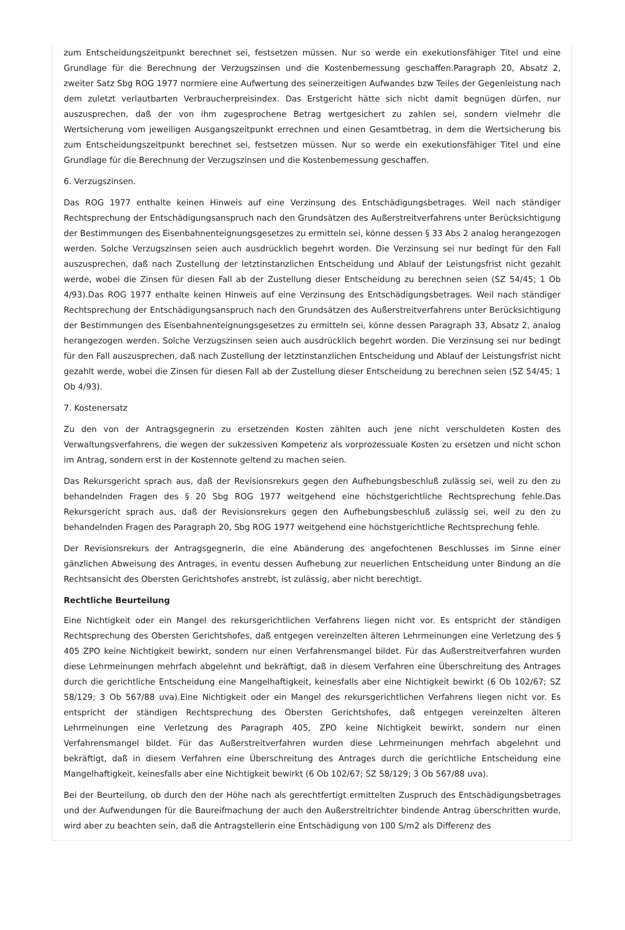zum Entscheidungszeitpunkt berechnet sei, festsetzen müssen. Nur so werde ein exekutionsfähiger Titel und eine Grundlage für die Berechnung der Verzugszinsen und die Kostenbemessung geschaffen.Paragraph 20, Absatz 2, zweiter Satz Sbg ROG 1977 normiere eine Aufwertung des seinerzeitigen Aufwandes bzw Teiles der Gegenleistung nach dem zuletzt verlautbarten Verbraucherpreisindex. Das Erstgericht hätte sich nicht damit begnügen dürfen, nur auszusprechen, daß der von ihm zugesprochene Betrag wertgesichert zu zahlen sei, sondern vielmehr die Wertsicherung vom jeweiligen Ausgangszeitpunkt errechnen und einen Gesamtbetrag, in dem die Wertsicherung bis zum Entscheidungszeitpunkt berechnet sei, festsetzen müssen. Nur so werde ein exekutionsfähiger Titel und eine Grundlage für die Berechnung der Verzugszinsen und die Kostenbemessung geschaffen.
6. Verzugszinsen.
Das ROG 1977 enthalte keinen Hinweis auf eine Verzinsung des Entschädigungsbetrages. Weil nach ständiger Rechtsprechung der Entschädigungsanspruch nach den Grundsätzen des Außerstreitverfahrens unter Berücksichtigung der Bestimmungen des Eisenbahnenteignungsgesetzes zu ermitteln sei, könne dessen § 33 Abs 2 analog herangezogen werden. Solche Verzugszinsen seien auch ausdrücklich begehrt worden. Die Verzinsung sei nur bedingt für den Fall auszusprechen, daß nach Zustellung der letztinstanzlichen Entscheidung und Ablauf der Leistungsfrist nicht gezahlt werde, wobei die Zinsen für diesen Fall ab der Zustellung dieser Entscheidung zu berechnen seien (SZ 54/45; 1 Ob 4/93).Das ROG 1977 enthalte keinen Hinweis auf eine Verzinsung des Entschädigungsbetrages. Weil nach ständiger Rechtsprechung der Entschädigungsanspruch nach den Grundsätzen des Außerstreitverfahrens unter Berücksichtigung der Bestimmungen des Eisenbahnenteignungsgesetzes zu ermitteln sei, könne dessen Paragraph 33, Absatz 2, analog herangezogen werden. Solche Verzugszinsen seien auch ausdrücklich begehrt worden. Die Verzinsung sei nur bedingt für den Fall auszusprechen, daß nach Zustellung der letztinstanzlichen Entscheidung und Ablauf der Leistungsfrist nicht gezahlt werde, wobei die Zinsen für diesen Fall ab der Zustellung dieser Entscheidung zu berechnen seien (SZ 54/45; 1 Ob 4/93).
7. Kostenersatz
Zu den von der Antragsgegnerin zu ersetzenden Kosten zählten auch jene nicht verschuldeten Kosten des Verwaltungsverfahrens, die wegen der sukzessiven Kompetenz als vorprozessuale Kosten zu ersetzen und nicht schon im Antrag, sondern erst in der Kostennote geltend zu machen seien.
Das Rekursgericht sprach aus, daß der Revisionsrekurs gegen den Aufhebungsbeschluß zulässig sei, weil zu den zu behandelnden Fragen des § 20 Sbg ROG 1977 weitgehend eine höchstgerichtliche Rechtsprechung fehle.Das Rekursgericht sprach aus, daß der Revisionsrekurs gegen den Aufhebungsbeschluß zulässig sei, weil zu den zu behandelnden Fragen des Paragraph 20, Sbg ROG 1977 weitgehend eine höchstgerichtliche Rechtsprechung fehle.
Der Revisionsrekurs der Antragsgegnerin, die eine Abänderung des angefochtenen Beschlusses im Sinne einer gänzlichen Abweisung des Antrages, in eventu dessen Aufhebung zur neuerlichen Entscheidung unter Bindung an die Rechtsansicht des Obersten Gerichtshofes anstrebt, ist zulässig, aber nicht berechtigt.
Rechtliche Beurteilung
Eine Nichtigkeit oder ein Mangel des rekursgerichtlichen Verfahrens liegen nicht vor. Es entspricht der ständigen Rechtsprechung des Obersten Gerichtshofes, daß entgegen vereinzelten älteren Lehrmeinungen eine Verletzung des § 405 ZPO keine Nichtigkeit bewirkt, sondern nur einen Verfahrensmangel bildet. Für das Außerstreitverfahren wurden diese Lehrmeinungen mehrfach abgelehnt und bekräftigt, daß in diesem Verfahren eine Überschreitung des Antrages durch die gerichtliche Entscheidung eine Mangelhaftigkeit, keinesfalls aber eine Nichtigkeit bewirkt (6 Ob 102/67; SZ 58/129; 3 Ob 567/88 uva).Eine Nichtigkeit oder ein Mangel des rekursgerichtlichen Verfahrens liegen nicht vor. Es entspricht der ständigen Rechtsprechung des Obersten Gerichtshofes, daß entgegen vereinzelten älteren Lehrmeinungen eine Verletzung des Paragraph 405, ZPO keine Nichtigkeit bewirkt, sondern nur einen Verfahrensmangel bildet. Für das Außerstreitverfahren wurden diese Lehrmeinungen mehrfach abgelehnt und bekräftigt, daß in diesem Verfahren eine Überschreitung des Antrages durch die gerichtliche Entscheidung eine Mangelhaftigkeit, keinesfalls aber eine Nichtigkeit bewirkt (6 Ob 102/67; SZ 58/129; 3 Ob 567/88 uva).
Bei der Beurteilung, ob durch den der Höhe nach als gerechtfertigt ermittelten Zuspruch des Entschädigungsbetrages und der Aufwendungen für die Baureifmachung der auch den Außerstreitrichter bindende Antrag überschritten wurde, wird aber zu beachten sein, daß die Antragstellerin eine Entschädigung von 100 S/m2 als Differenz des